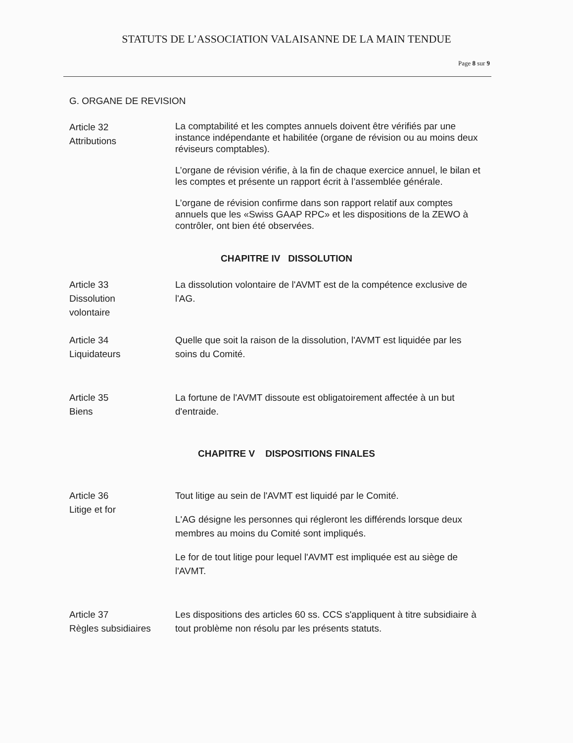STATUTS DE L’ASSOCIATION VALAISANNE DE LA MAIN TENDUE
Page 8 sur 9
G. ORGANE DE REVISION
Article 32
Attributions
La comptabilité et les comptes annuels doivent être vérifiés par une instance indépendante et habilitée (organe de révision ou au moins deux réviseurs comptables).
L’organe de révision vérifie, à la fin de chaque exercice annuel, le bilan et les comptes et présente un rapport écrit à l’assemblée générale.
L’organe de révision confirme dans son rapport relatif aux comptes annuels que les «Swiss GAAP RPC» et les dispositions de la ZEWO à contrôler, ont bien été observées.
CHAPITRE IV DISSOLUTION
Article 33
Dissolution
volontaire
La dissolution volontaire de l'AVMT est de la compétence exclusive de l'AG.
Article 34
Liquidateurs
Quelle que soit la raison de la dissolution, l'AVMT est liquidée par les soins du Comité.
Article 35
Biens
La fortune de l'AVMT dissoute est obligatoirement affectée à un but d'entraide.
CHAPITRE V DISPOSITIONS FINALES
Article 36
Litige et for
Tout litige au sein de l'AVMT est liquidé par le Comité.
L'AG désigne les personnes qui régleront les différends lorsque deux membres au moins du Comité sont impliqués.
Le for de tout litige pour lequel l'AVMT est impliquée est au siège de l'AVMT.
Article 37
Règles subsidiaires
Les dispositions des articles 60 ss. CCS s'appliquent à titre subsidiaire à tout problème non résolu par les présents statuts.